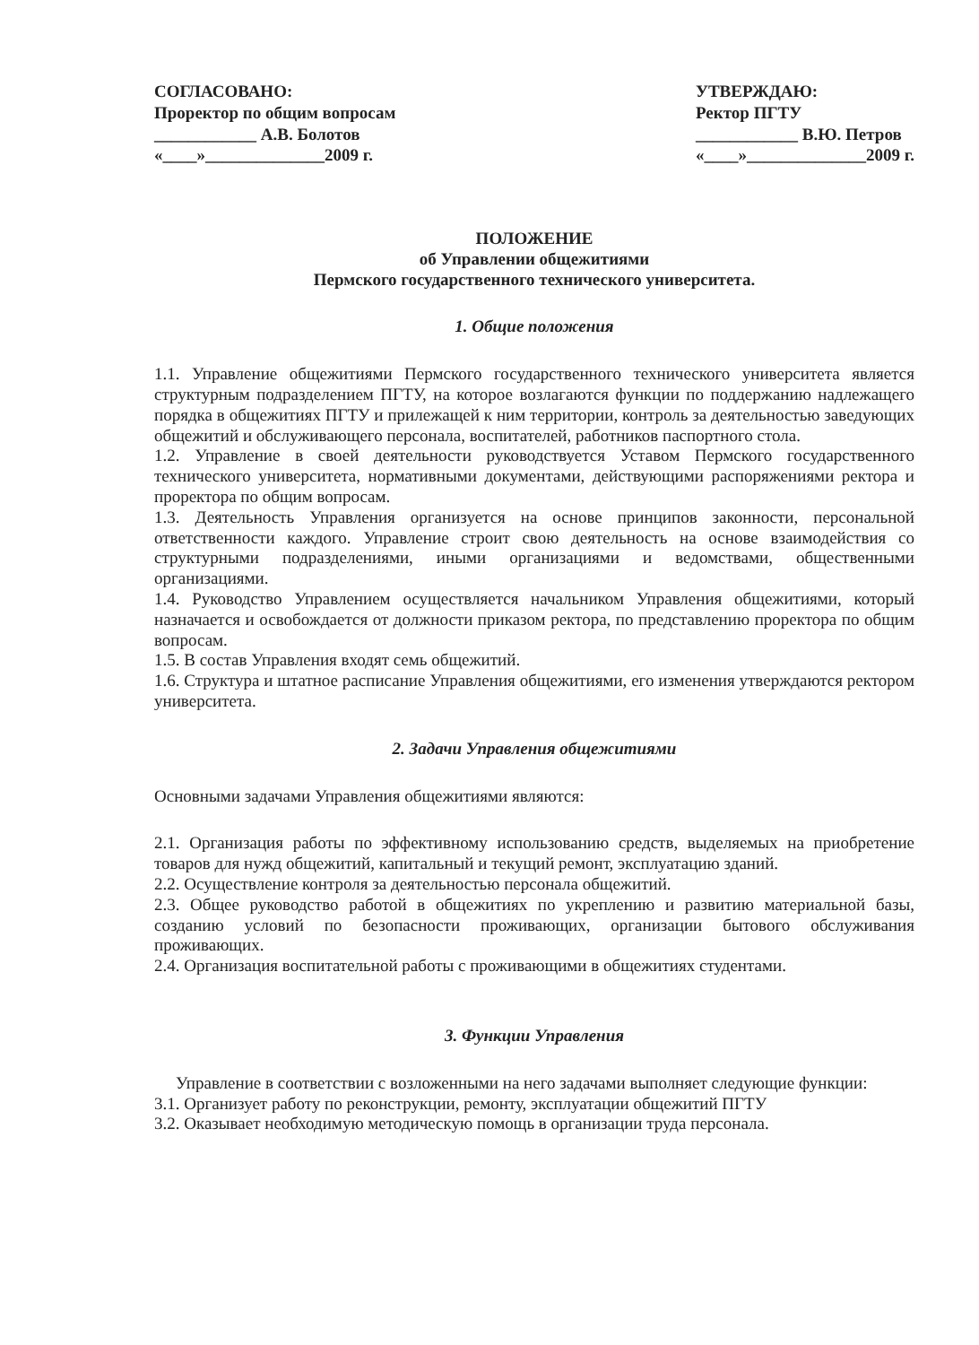СОГЛАСОВАНО:
Проректор по общим вопросам
____________ А.В. Болотов
«____»______________2009 г.
УТВЕРЖДАЮ:
Ректор ПГТУ
____________ В.Ю. Петров
«____»______________2009 г.
ПОЛОЖЕНИЕ
об Управлении общежитиями
Пермского государственного технического университета.
1. Общие положения
1.1. Управление общежитиями Пермского государственного технического университета является структурным подразделением ПГТУ, на которое возлагаются функции по поддержанию надлежащего порядка в общежитиях ПГТУ и прилежащей к ним территории, контроль за деятельностью заведующих общежитий и обслуживающего персонала, воспитателей, работников паспортного стола.
1.2. Управление в своей деятельности руководствуется Уставом Пермского государственного технического университета, нормативными документами, действующими распоряжениями ректора и проректора по общим вопросам.
1.3. Деятельность Управления организуется на основе принципов законности, персональной ответственности каждого. Управление строит свою деятельность на основе взаимодействия со структурными подразделениями, иными организациями и ведомствами, общественными организациями.
1.4. Руководство Управлением осуществляется начальником Управления общежитиями, который назначается и освобождается от должности приказом ректора, по представлению проректора по общим вопросам.
1.5. В состав Управления входят семь общежитий.
1.6. Структура и штатное расписание Управления общежитиями, его изменения утверждаются ректором университета.
2. Задачи Управления общежитиями
Основными задачами Управления общежитиями являются:
2.1. Организация работы по эффективному использованию средств, выделяемых на приобретение товаров для нужд общежитий, капитальный и текущий ремонт, эксплуатацию зданий.
2.2. Осуществление контроля за деятельностью персонала общежитий.
2.3. Общее руководство работой в общежитиях по укреплению и развитию материальной базы, созданию условий по безопасности проживающих, организации бытового обслуживания проживающих.
2.4. Организация воспитательной работы с проживающими в общежитиях студентами.
3. Функции Управления
Управление в соответствии с возложенными на него задачами выполняет следующие функции:
3.1. Организует работу по реконструкции, ремонту, эксплуатации общежитий ПГТУ
3.2. Оказывает необходимую методическую помощь в организации труда персонала.